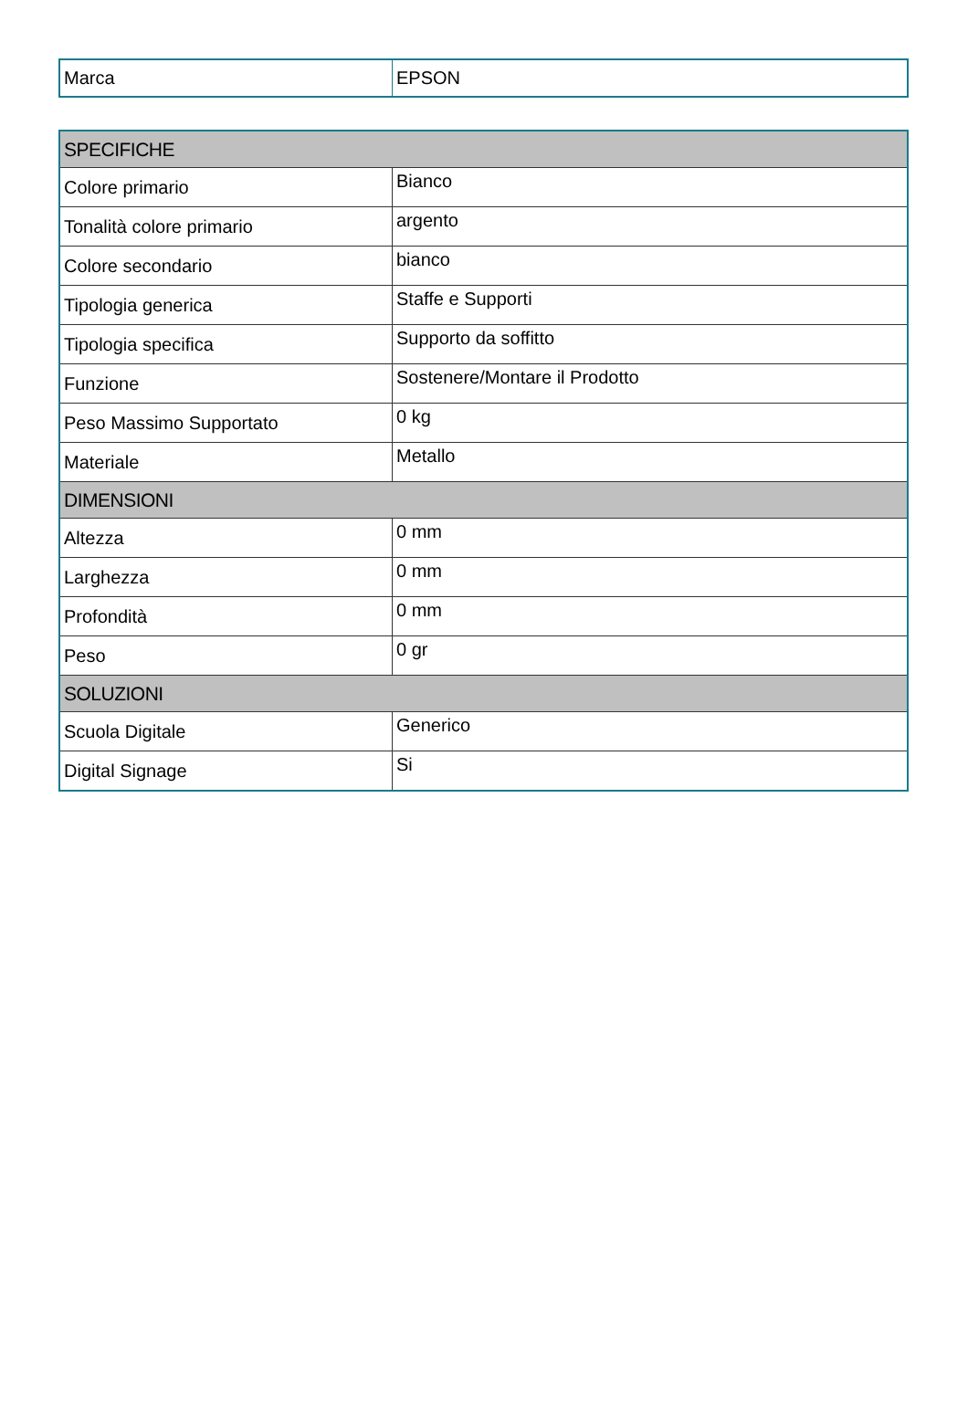| Marca | EPSON |
| SPECIFICHE | |
| --- | --- |
| Colore primario | Bianco |
| Tonalità colore primario | argento |
| Colore secondario | bianco |
| Tipologia generica | Staffe e Supporti |
| Tipologia specifica | Supporto da soffitto |
| Funzione | Sostenere/Montare il Prodotto |
| Peso Massimo Supportato | 0 kg |
| Materiale | Metallo |
| DIMENSIONI | |
| Altezza | 0 mm |
| Larghezza | 0 mm |
| Profondità | 0 mm |
| Peso | 0 gr |
| SOLUZIONI | |
| Scuola Digitale | Generico |
| Digital Signage | Si |